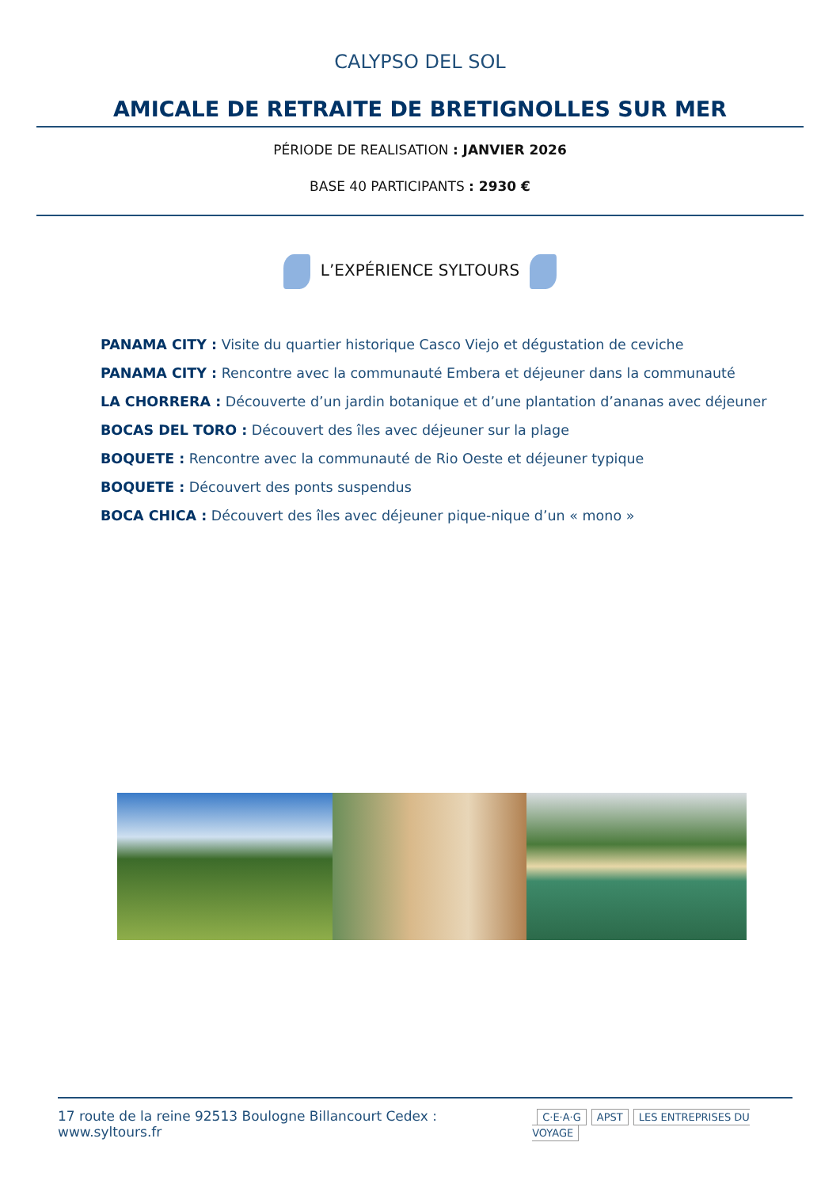CALYPSO DEL SOL
AMICALE DE RETRAITE DE BRETIGNOLLES SUR MER
PÉRIODE DE REALISATION : JANVIER 2026
BASE 40 PARTICIPANTS : 2930 €
L’EXPÉRIENCE SYLTOURS
PANAMA CITY : Visite du quartier historique Casco Viejo et dégustation de ceviche
PANAMA CITY : Rencontre avec la communauté Embera et déjeuner dans la communauté
LA CHORRERA : Découverte d’un jardin botanique et d’une plantation d’ananas avec déjeuner
BOCAS DEL TORO : Découvert des îles avec déjeuner sur la plage
BOQUETE : Rencontre avec la communauté de Rio Oeste et déjeuner typique
BOQUETE : Découvert des ponts suspendus
BOCA CHICA : Découvert des îles avec déjeuner pique-nique d’un « mono »
17 route de la reine 92513 Boulogne Billancourt Cedex : www.syltours.fr
C·E·A·G APST LES ENTREPRISES DU VOYAGE